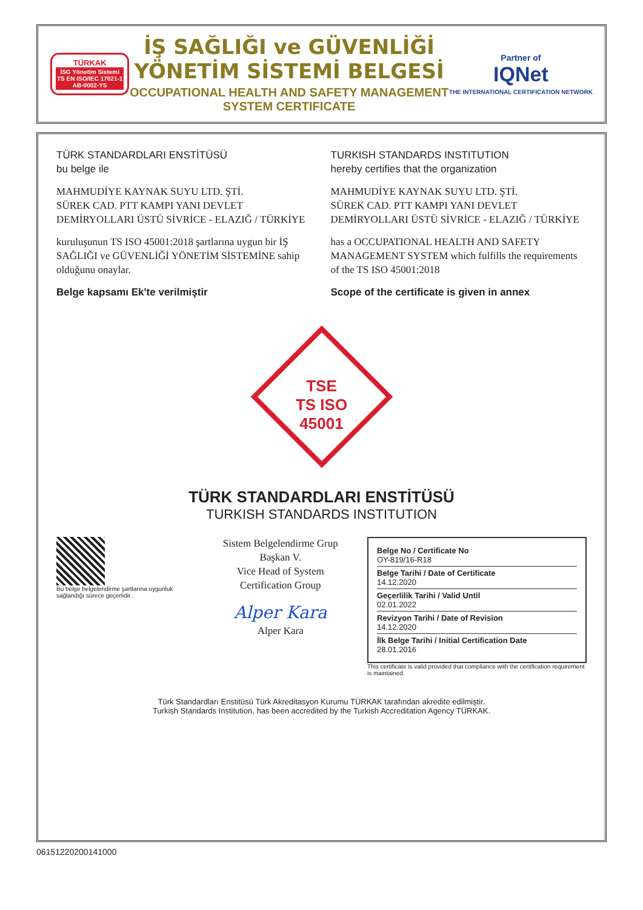TÜRKAK
İSG Yönetim Sistemi
TS EN ISO/IEC 17021-1
AB-0002-YS
İŞ SAĞLIĞI ve GÜVENLİĞİ YÖNETİM SİSTEMİ BELGESİ
OCCUPATIONAL HEALTH AND SAFETY MANAGEMENT SYSTEM CERTIFICATE
Partner of
IQNet
THE INTERNATIONAL CERTIFICATION NETWORK
TÜRK STANDARDLARI ENSTİTÜSÜ
bu belge ile
MAHMUDİYE KAYNAK SUYU LTD. ŞTİ.
SÜREK CAD. PTT KAMPI YANI DEVLET DEMİRYOLLARI ÜSTÜ SİVRİCE - ELAZIĞ / TÜRKİYE
kuruluşunun TS ISO 45001:2018 şartlarına uygun bir İŞ SAĞLIĞI ve GÜVENLİĞİ YÖNETİM SİSTEMİNE sahip olduğunu onaylar.
Belge kapsamı Ek'te verilmiştir
TURKISH STANDARDS INSTITUTION
hereby certifies that the organization
MAHMUDİYE KAYNAK SUYU LTD. ŞTİ.
SÜREK CAD. PTT KAMPI YANI DEVLET DEMİRYOLLARI ÜSTÜ SİVRİCE - ELAZIĞ / TÜRKİYE
has a OCCUPATIONAL HEALTH AND SAFETY MANAGEMENT SYSTEM which fulfills the requirements of the TS ISO 45001:2018
Scope of the certificate is given in annex
TSE
TS ISO
45001
TÜRK STANDARDLARI ENSTİTÜSÜ
TURKISH STANDARDS INSTITUTION
Bu belge belgelendirme şartlarına uygunluk sağlandığı sürece geçerlidir.
Sistem Belgelendirme Grup Başkan V.
Vice Head of System Certification Group
Alper Kara
Alper Kara
Belge No / Certificate No
OY-819/16-R18
Belge Tarihi / Date of Certificate
14.12.2020
Geçerlilik Tarihi / Valid Until
02.01.2022
Revizyon Tarihi / Date of Revision
14.12.2020
İlk Belge Tarihi / Initial Certification Date
28.01.2016
This certificate is valid provided that compliance with the certification requirement is maintained.
Türk Standardları Enstitüsü Türk Akreditasyon Kurumu TÜRKAK tarafından akredite edilmiştir.
Turkish Standards Institution, has been accredited by the Turkish Accreditation Agency TÜRKAK.
06151220200141000